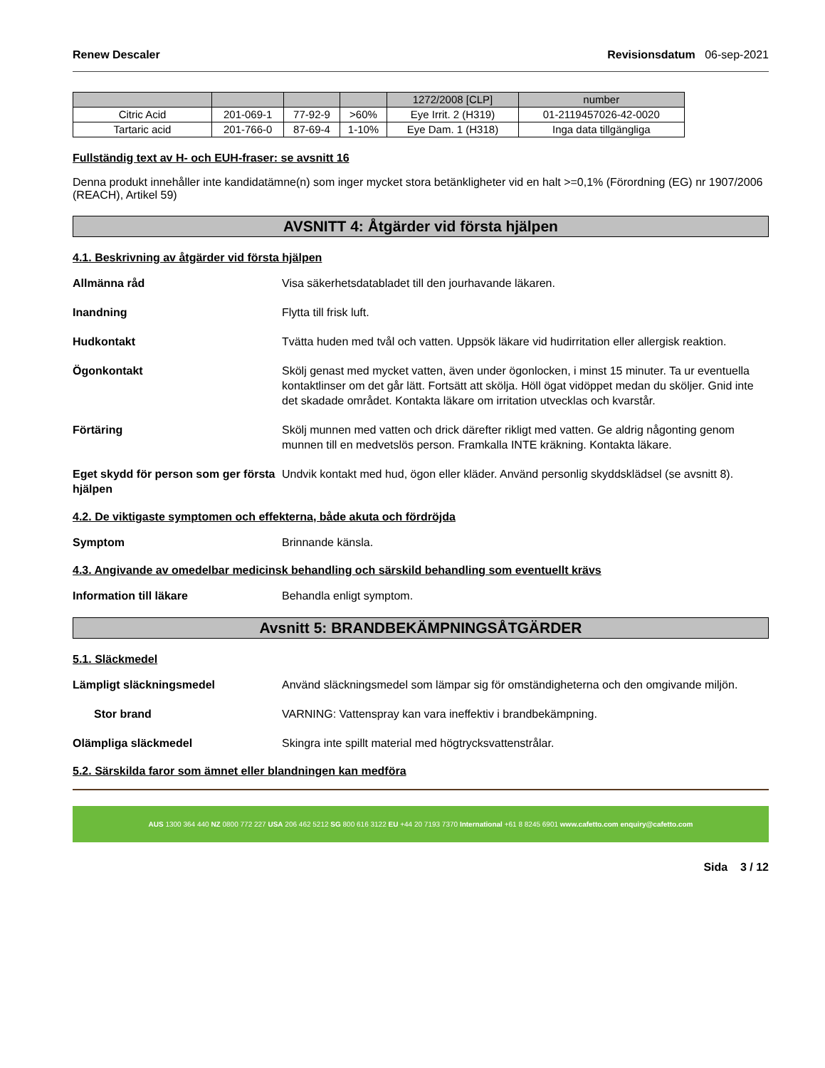Renew Descaler Revisionsdatum 06-sep-2021
| | | | | 1272/2008 [CLP] | number |
| Citric Acid | 201-069-1 | 77-92-9 | >60% | Eye Irrit. 2 (H319) | 01-2119457026-42-0020 |
| Tartaric acid | 201-766-0 | 87-69-4 | 1-10% | Eye Dam. 1 (H318) | Inga data tillgängliga |
Fullständig text av H- och EUH-fraser: se avsnitt 16
Denna produkt innehåller inte kandidatämne(n) som inger mycket stora betänkligheter vid en halt >=0,1% (Förordning (EG) nr 1907/2006 (REACH), Artikel 59)
AVSNITT 4: Åtgärder vid första hjälpen
4.1. Beskrivning av åtgärder vid första hjälpen
Allmänna råd Visa säkerhetsdatabladet till den jourhavande läkaren.
Inandning Flytta till frisk luft.
Hudkontakt Tvätta huden med tvål och vatten. Uppsök läkare vid hudirritation eller allergisk reaktion.
Ögonkontakt Skölj genast med mycket vatten, även under ögonlocken, i minst 15 minuter. Ta ur eventuella kontaktlinser om det går lätt. Fortsätt att skölja. Höll ögat vidöppet medan du sköljer. Gnid inte det skadade området. Kontakta läkare om irritation utvecklas och kvarstår.
Förtäring Skölj munnen med vatten och drick därefter rikligt med vatten. Ge aldrig någonting genom munnen till en medvetslös person. Framkalla INTE kräkning. Kontakta läkare.
Eget skydd för person som ger första hjälpen Undvik kontakt med hud, ögon eller kläder. Använd personlig skyddsklädsel (se avsnitt 8).
4.2. De viktigaste symptomen och effekterna, både akuta och fördröjda
Symptom Brinnande känsla.
4.3. Angivande av omedelbar medicinsk behandling och särskild behandling som eventuellt krävs
Information till läkare Behandla enligt symptom.
Avsnitt 5: BRANDBEKÄMPNINGSÅTGÄRDER
5.1. Släckmedel
Lämpligt släckningsmedel Använd släckningsmedel som lämpar sig för omständigheterna och den omgivande miljön.
Stor brand VARNING: Vattenspray kan vara ineffektiv i brandbekämpning.
Olämpliga släckmedel Skingra inte spillt material med högtrycksvattenstrålar.
5.2. Särskilda faror som ämnet eller blandningen kan medföra
AUS 1300 364 440 NZ 0800 772 227 USA 206 462 5212 SG 800 616 3122 EU +44 20 7193 7370 International +61 8 8245 6901 www.cafetto.com enquiry@cafetto.com
Sida 3 / 12